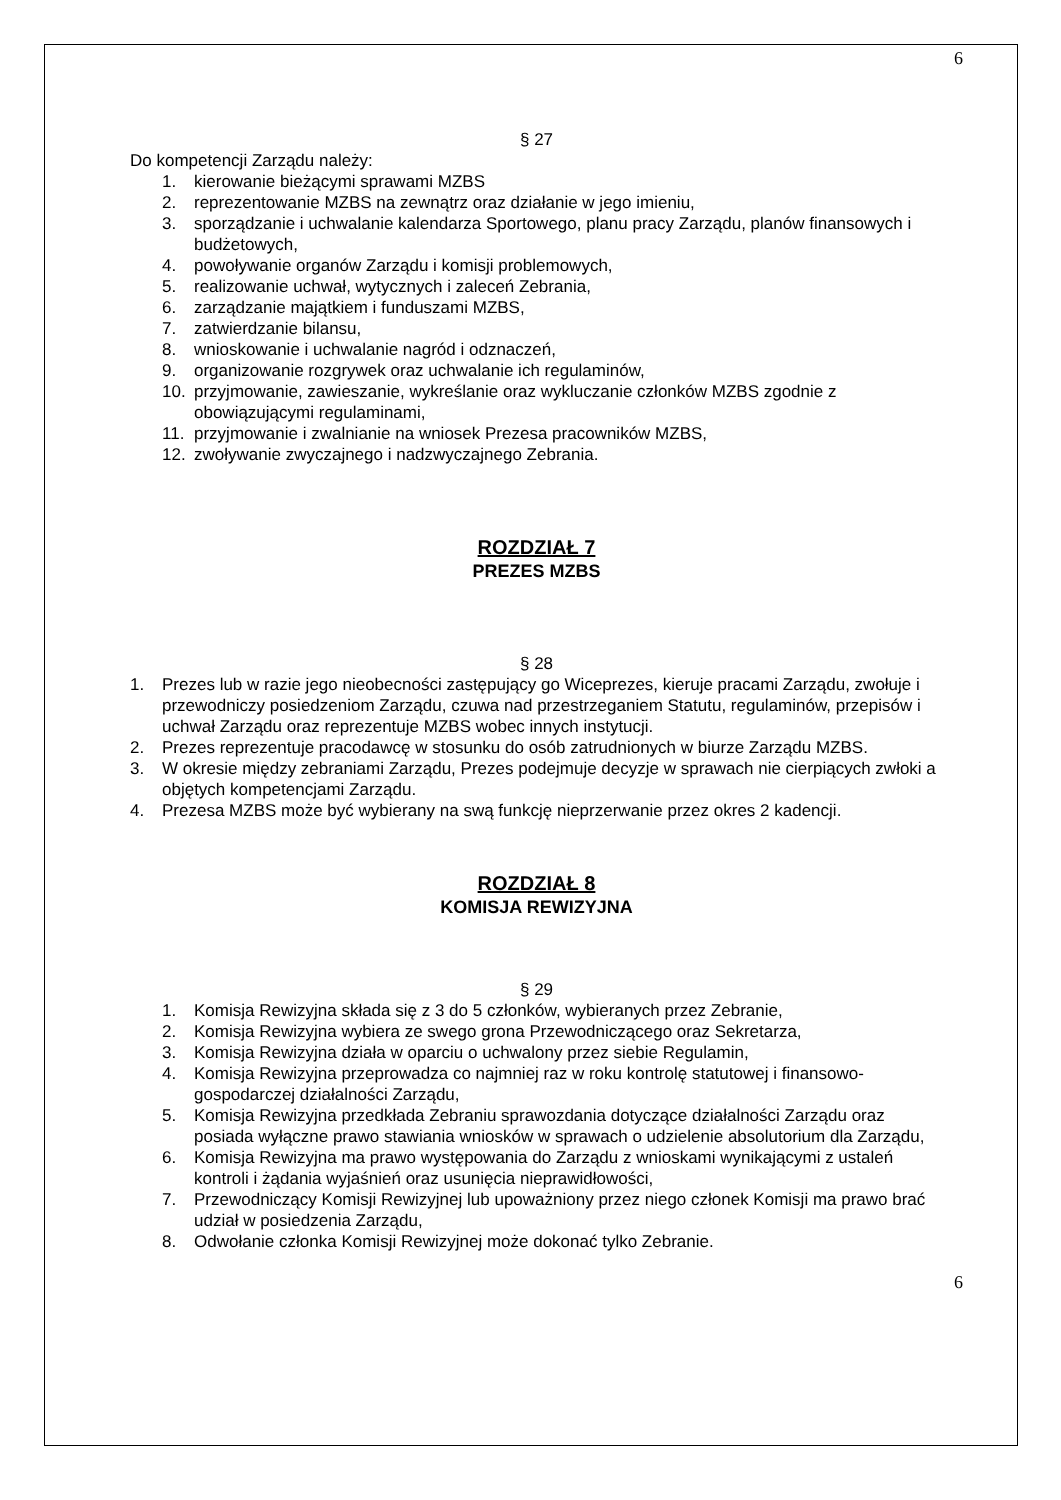6
§ 27
Do kompetencji Zarządu należy:
1. kierowanie bieżącymi sprawami MZBS
2. reprezentowanie MZBS na zewnątrz oraz działanie w jego imieniu,
3. sporządzanie i uchwalanie kalendarza Sportowego, planu pracy Zarządu, planów finansowych i budżetowych,
4. powoływanie organów Zarządu i komisji problemowych,
5. realizowanie uchwał, wytycznych i zaleceń Zebrania,
6. zarządzanie majątkiem i funduszami MZBS,
7. zatwierdzanie bilansu,
8. wnioskowanie i uchwalanie nagród i odznaczeń,
9. organizowanie rozgrywek oraz uchwalanie ich regulaminów,
10. przyjmowanie, zawieszanie, wykreślanie oraz wykluczanie członków MZBS zgodnie z obowiązującymi regulaminami,
11. przyjmowanie i zwalnianie na wniosek Prezesa pracowników MZBS,
12. zwoływanie zwyczajnego i nadzwyczajnego Zebrania.
ROZDZIAŁ 7
PREZES MZBS
§ 28
1. Prezes lub w razie jego nieobecności zastępujący go Wiceprezes, kieruje pracami Zarządu, zwołuje i przewodniczy posiedzeniom Zarządu, czuwa nad przestrzeganiem Statutu, regulaminów, przepisów i uchwał Zarządu oraz reprezentuje MZBS wobec innych instytucji.
2. Prezes reprezentuje pracodawcę w stosunku do osób zatrudnionych w biurze Zarządu MZBS.
3. W okresie między zebraniami Zarządu, Prezes podejmuje decyzje w sprawach nie cierpiących zwłoki a objętych kompetencjami Zarządu.
4. Prezesa MZBS może być wybierany na swą funkcję nieprzerwanie przez okres 2 kadencji.
ROZDZIAŁ 8
KOMISJA REWIZYJNA
§ 29
1. Komisja Rewizyjna składa się z 3 do 5 członków, wybieranych przez Zebranie,
2. Komisja Rewizyjna wybiera ze swego grona Przewodniczącego oraz Sekretarza,
3. Komisja Rewizyjna działa w oparciu o uchwalony przez siebie Regulamin,
4. Komisja Rewizyjna przeprowadza co najmniej raz w roku kontrolę statutowej i finansowo-gospodarczej działalności Zarządu,
5. Komisja Rewizyjna przedkłada Zebraniu sprawozdania dotyczące działalności Zarządu oraz posiada wyłączne prawo stawiania wniosków w sprawach o udzielenie absolutorium dla Zarządu,
6. Komisja Rewizyjna ma prawo występowania do Zarządu z wnioskami wynikającymi z ustaleń kontroli i żądania wyjaśnień oraz usunięcia nieprawidłowości,
7. Przewodniczący Komisji Rewizyjnej lub upoważniony przez niego członek Komisji ma prawo brać udział w posiedzenia Zarządu,
8. Odwołanie członka Komisji Rewizyjnej może dokonać tylko Zebranie.
6